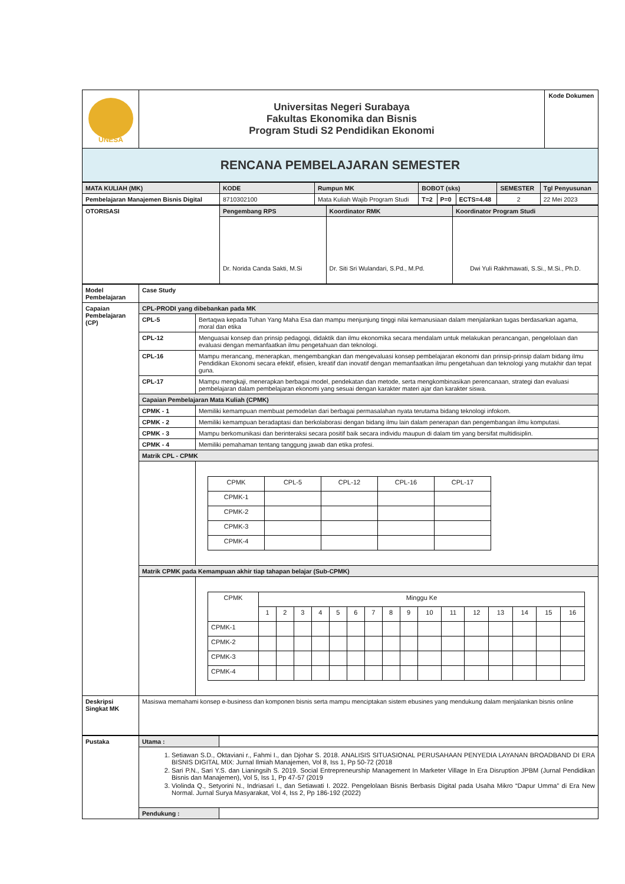| UNESA | Universitas Negeri Surabaya Fakultas Ekonomika dan Bisnis Program Studi S2 Pendidikan Ekonomi | Kode Dokumen |
| RENCANA PEMBELAJARAN SEMESTER | | |
| MATA KULIAH (MK) | KODE | Rumpun MK | BOBOT (sks) | | | SEMESTER | Tgl Penyusunan |
| Pembelajaran Manajemen Bisnis Digital | 8710302100 | Mata Kuliah Wajib Program Studi | T=2 | P=0 | ECTS=4.48 | 2 | 22 Mei 2023 |
| OTORISASI | Pengembang RPS | Koordinator RMK | Koordinator Program Studi |
| | Dr. Norida Canda Sakti, M.Si | Dr. Siti Sri Wulandari, S.Pd., M.Pd. | Dwi Yuli Rakhmawati, S.Si., M.Si., Ph.D. |
| Model Pembelajaran | Case Study | |
| Capaian Pembelajaran (CP) | CPL-PRODI yang dibebankan pada MK | |
| | CPL-5 | Bertaqwa kepada Tuhan Yang Maha Esa dan mampu menjunjung tinggi nilai kemanusiaan dalam menjalankan tugas berdasarkan agama, moral dan etika |
| | CPL-12 | Menguasai konsep dan prinsip pedagogi, didaktik dan ilmu ekonomika secara mendalam untuk melakukan perancangan, pengelolaan dan evaluasi dengan memanfaatkan ilmu pengetahuan dan teknologi. |
| | CPL-16 | Mampu merancang, menerapkan, mengembangkan dan mengevaluasi konsep pembelajaran ekonomi dan prinsip-prinsip dalam bidang ilmu Pendidikan Ekonomi secara efektif, efisien, kreatif dan inovatif dengan memanfaatkan ilmu pengetahuan dan teknologi yang mutakhir dan tepat guna. |
| | CPL-17 | Mampu mengkaji, menerapkan berbagai model, pendekatan dan metode, serta mengkombinasikan perencanaan, strategi dan evaluasi pembelajaran dalam pembelajaran ekonomi yang sesuai dengan karakter materi ajar dan karakter siswa. |
| | Capaian Pembelajaran Mata Kuliah (CPMK) | |
| | CPMK - 1 | Memiliki kemampuan membuat pemodelan dari berbagai permasalahan nyata terutama bidang teknologi infokom. |
| | CPMK - 2 | Memiliki kemampuan beradaptasi dan berkolaborasi dengan bidang ilmu lain dalam penerapan dan pengembangan ilmu komputasi. |
| | CPMK - 3 | Mampu berkomunikasi dan berinteraksi secara positif baik secara individu maupun di dalam tim yang bersifat multidisiplin. |
| | CPMK - 4 | Memiliki pemahaman tentang tanggung jawab dan etika profesi. |
| | Matrik CPL - CPMK | |
| | | / CPMK / CPL-5 / CPL-12 / CPL-16 / CPL-17 / / CPMK-1 / / / / / / CPMK-2 / / / / / / CPMK-3 / / / / / / CPMK-4 / / / / / |
| | Matrik CPMK pada Kemampuan akhir tiap tahapan belajar (Sub-CPMK) | |
| | | / CPMK / Minggu Ke / / / / / / / / / / / / / / / / / / 1 / 2 / 3 / 4 / 5 / 6 / 7 / 8 / 9 / 10 / 11 / 12 / 13 / 14 / 15 / 16 / / CPMK-1 / / / / / / / / / / / / / / / / / / CPMK-2 / / / / / / / / / / / / / / / / / / CPMK-3 / / / / / / / / / / / / / / / / / / CPMK-4 / / / / / / / / / / / / / / / / / |
| Deskripsi Singkat MK | Masiswa memahami konsep e-business dan komponen bisnis serta mampu menciptakan sistem ebusines yang mendukung dalam menjalankan bisnis online | |
| Pustaka | Utama : | |
| | 1. Setiawan S.D., Oktaviani r., Fahmi I., dan Djohar S. 2018. ANALISIS SITUASIONAL PERUSAHAAN PENYEDIA LAYANAN BROADBAND DI ERA BISNIS DIGITAL MIX: Jurnal Ilmiah Manajemen, Vol 8, Iss 1, Pp 50-72 (2018 2. Sari P.N., Sari Y.S. dan Lianingsih S. 2019. Social Entrepreneurship Management In Marketer Village In Era Disruption JPBM (Jurnal Pendidikan Bisnis dan Manajemen), Vol 5, Iss 1, Pp 47-57 (2019 3. Violinda Q., Setyorini N., Indriasari I., dan Setiawati I. 2022. Pengelolaan Bisnis Berbasis Digital pada Usaha Mikro “Dapur Umma” di Era New Normal. Jurnal Surya Masyarakat, Vol 4, Iss 2, Pp 186-192 (2022) | |
| | Pendukung : | |